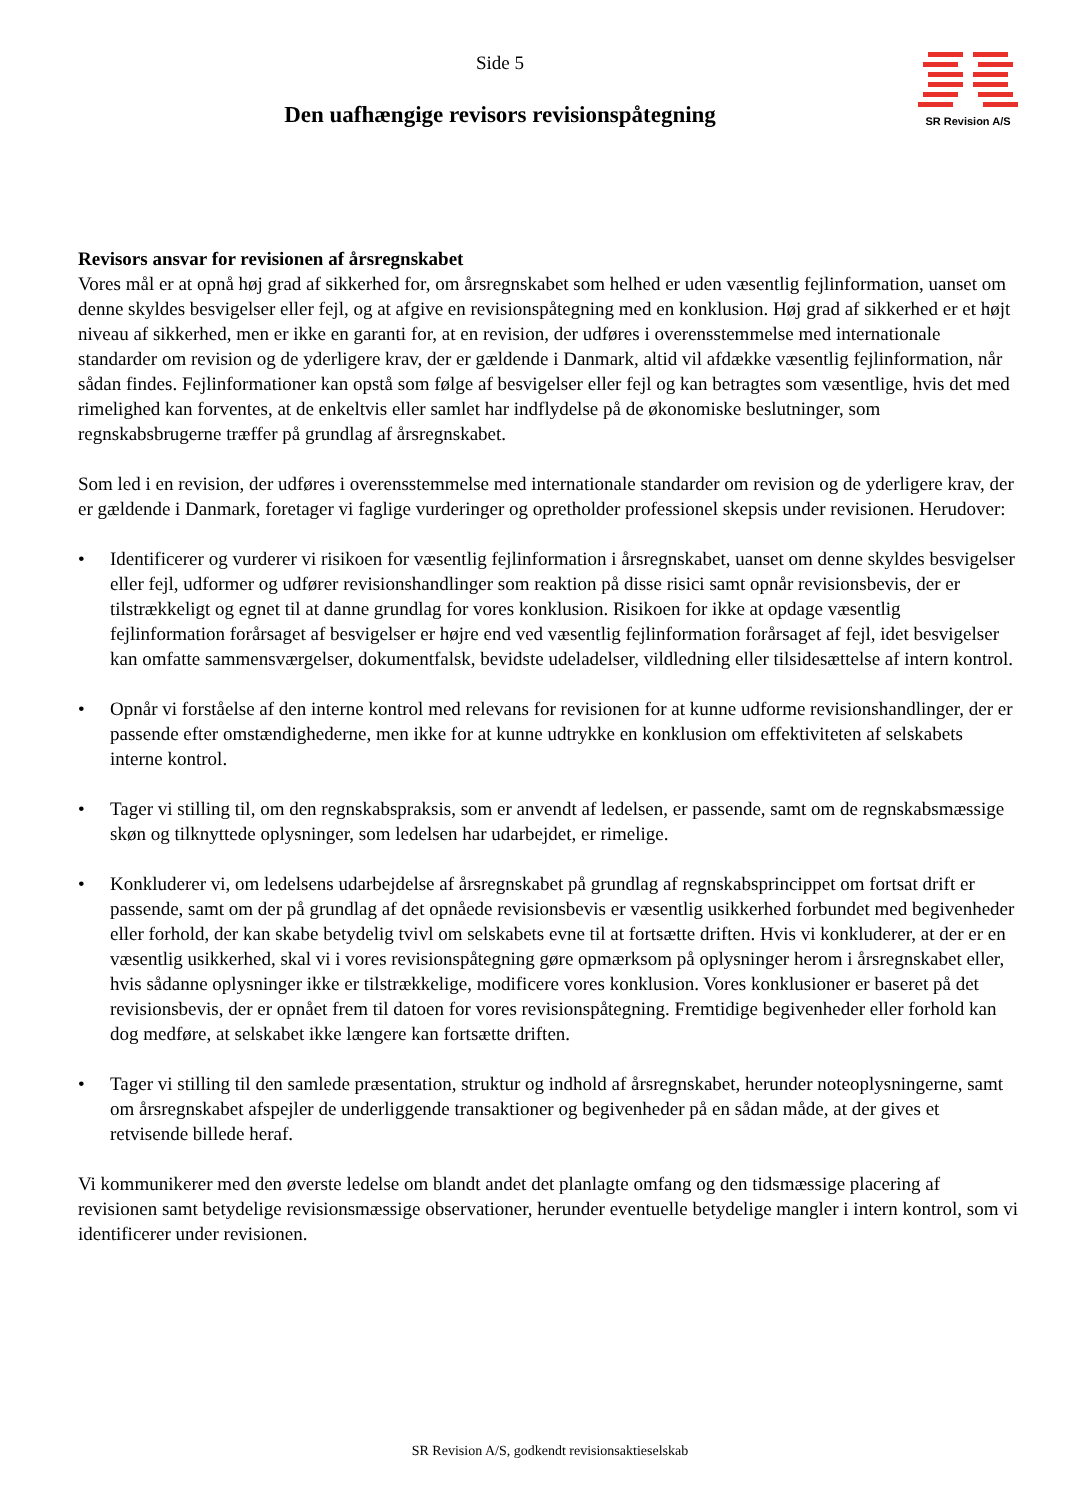SR Revision A/S
Side 5
Den uafhængige revisors revisionspåtegning
Revisors ansvar for revisionen af årsregnskabet
Vores mål er at opnå høj grad af sikkerhed for, om årsregnskabet som helhed er uden væsentlig fejlinformation, uanset om denne skyldes besvigelser eller fejl, og at afgive en revisionspåtegning med en konklusion. Høj grad af sikkerhed er et højt niveau af sikkerhed, men er ikke en garanti for, at en revision, der udføres i overensstemmelse med internationale standarder om revision og de yderligere krav, der er gældende i Danmark, altid vil afdække væsentlig fejlinformation, når sådan findes. Fejlinformationer kan opstå som følge af besvigelser eller fejl og kan betragtes som væsentlige, hvis det med rimelighed kan forventes, at de enkeltvis eller samlet har indflydelse på de økonomiske beslutninger, som regnskabsbrugerne træffer på grundlag af årsregnskabet.
Som led i en revision, der udføres i overensstemmelse med internationale standarder om revision og de yderligere krav, der er gældende i Danmark, foretager vi faglige vurderinger og opretholder professionel skepsis under revisionen. Herudover:
• Identificerer og vurderer vi risikoen for væsentlig fejlinformation i årsregnskabet, uanset om denne skyldes besvigelser eller fejl, udformer og udfører revisionshandlinger som reaktion på disse risici samt opnår revisionsbevis, der er tilstrækkeligt og egnet til at danne grundlag for vores konklusion. Risikoen for ikke at opdage væsentlig fejlinformation forårsaget af besvigelser er højre end ved væsentlig fejlinformation forårsaget af fejl, idet besvigelser kan omfatte sammensværgelser, dokumentfalsk, bevidste udeladelser, vildledning eller tilsidesættelse af intern kontrol.
• Opnår vi forståelse af den interne kontrol med relevans for revisionen for at kunne udforme revisionshandlinger, der er passende efter omstændighederne, men ikke for at kunne udtrykke en konklusion om effektiviteten af selskabets interne kontrol.
• Tager vi stilling til, om den regnskabspraksis, som er anvendt af ledelsen, er passende, samt om de regnskabsmæssige skøn og tilknyttede oplysninger, som ledelsen har udarbejdet, er rimelige.
• Konkluderer vi, om ledelsens udarbejdelse af årsregnskabet på grundlag af regnskabsprincippet om fortsat drift er passende, samt om der på grundlag af det opnåede revisionsbevis er væsentlig usikkerhed forbundet med begivenheder eller forhold, der kan skabe betydelig tvivl om selskabets evne til at fortsætte driften. Hvis vi konkluderer, at der er en væsentlig usikkerhed, skal vi i vores revisionspåtegning gøre opmærksom på oplysninger herom i årsregnskabet eller, hvis sådanne oplysninger ikke er tilstrækkelige, modificere vores konklusion. Vores konklusioner er baseret på det revisionsbevis, der er opnået frem til datoen for vores revisionspåtegning. Fremtidige begivenheder eller forhold kan dog medføre, at selskabet ikke længere kan fortsætte driften.
• Tager vi stilling til den samlede præsentation, struktur og indhold af årsregnskabet, herunder noteoplysningerne, samt om årsregnskabet afspejler de underliggende transaktioner og begivenheder på en sådan måde, at der gives et retvisende billede heraf.
Vi kommunikerer med den øverste ledelse om blandt andet det planlagte omfang og den tidsmæssige placering af revisionen samt betydelige revisionsmæssige observationer, herunder eventuelle betydelige mangler i intern kontrol, som vi identificerer under revisionen.
SR Revision A/S, godkendt revisionsaktieselskab